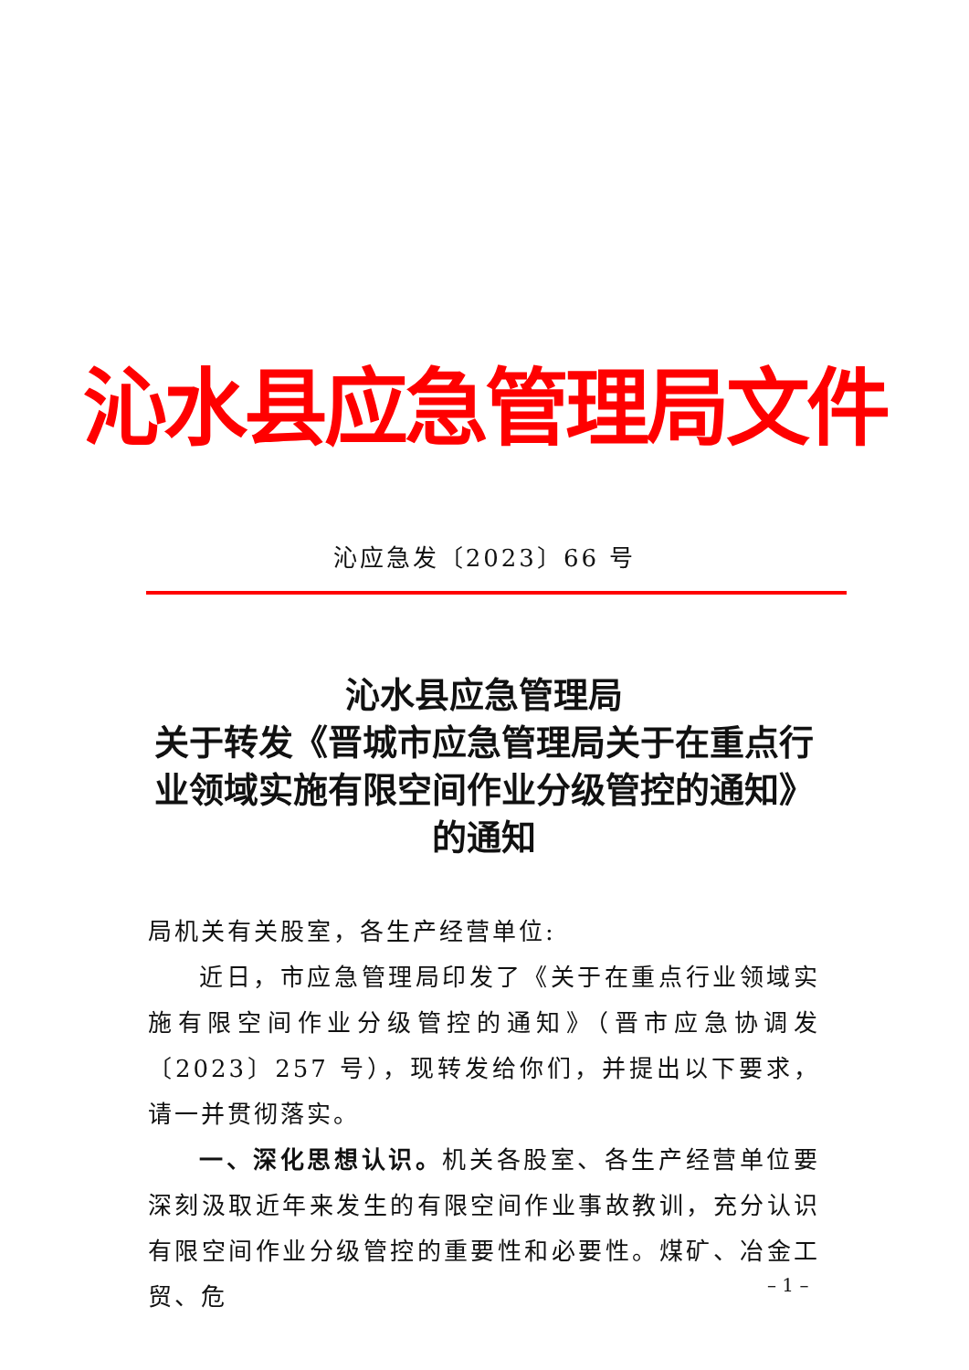沁水县应急管理局文件
沁应急发〔2023〕66 号
沁水县应急管理局
关于转发《晋城市应急管理局关于在重点行业领域实施有限空间作业分级管控的通知》
的通知
局机关有关股室，各生产经营单位:
近日，市应急管理局印发了《关于在重点行业领域实施有限空间作业分级管控的通知》（晋市应急协调发〔2023〕257 号），现转发给你们，并提出以下要求，请一并贯彻落实。
一、深化思想认识。机关各股室、各生产经营单位要深刻汲取近年来发生的有限空间作业事故教训，充分认识有限空间作业分级管控的重要性和必要性。煤矿、冶金工贸、危
– 1 –